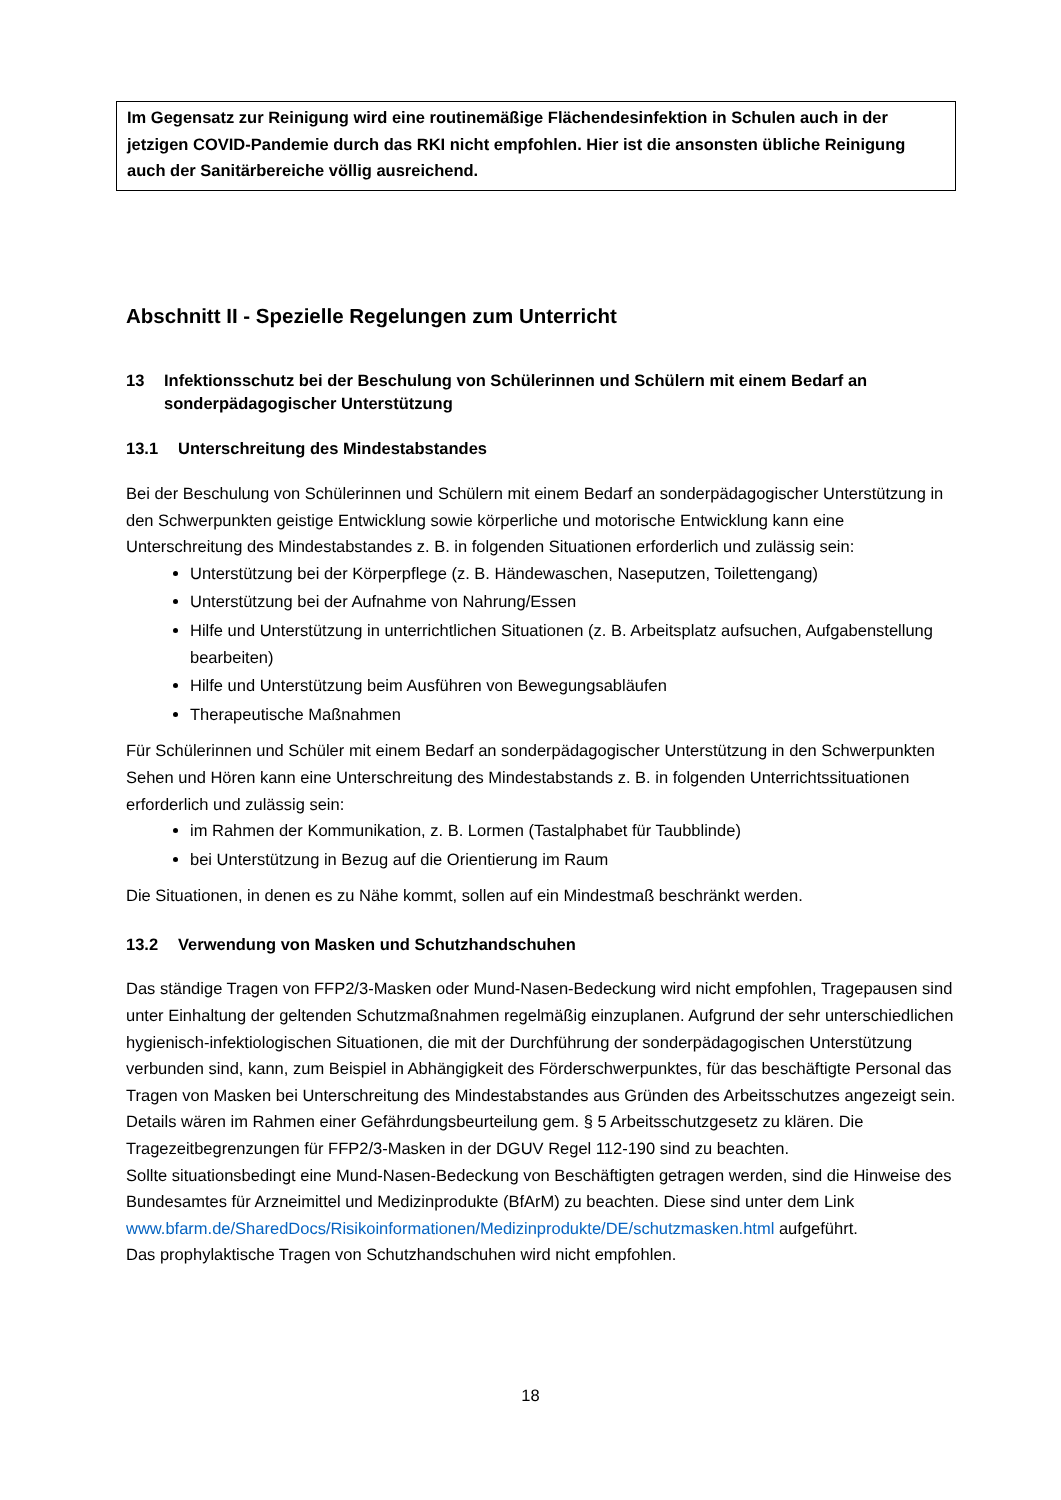Im Gegensatz zur Reinigung wird eine routinemäßige Flächendesinfektion in Schulen auch in der jetzigen COVID-Pandemie durch das RKI nicht empfohlen. Hier ist die ansonsten übliche Reinigung auch der Sanitärbereiche völlig ausreichend.
Abschnitt II - Spezielle Regelungen zum Unterricht
13 Infektionsschutz bei der Beschulung von Schülerinnen und Schülern mit einem Bedarf an sonderpädagogischer Unterstützung
13.1 Unterschreitung des Mindestabstandes
Bei der Beschulung von Schülerinnen und Schülern mit einem Bedarf an sonderpädagogischer Unterstützung in den Schwerpunkten geistige Entwicklung sowie körperliche und motorische Entwicklung kann eine Unterschreitung des Mindestabstandes z. B. in folgenden Situationen erforderlich und zulässig sein:
Unterstützung bei der Körperpflege (z. B. Händewaschen, Naseputzen, Toilettengang)
Unterstützung bei der Aufnahme von Nahrung/Essen
Hilfe und Unterstützung in unterrichtlichen Situationen (z. B. Arbeitsplatz aufsuchen, Aufgabenstellung bearbeiten)
Hilfe und Unterstützung beim Ausführen von Bewegungsabläufen
Therapeutische Maßnahmen
Für Schülerinnen und Schüler mit einem Bedarf an sonderpädagogischer Unterstützung in den Schwerpunkten Sehen und Hören kann eine Unterschreitung des Mindestabstands z. B. in folgenden Unterrichtssituationen erforderlich und zulässig sein:
im Rahmen der Kommunikation, z. B. Lormen (Tastalphabet für Taubblinde)
bei Unterstützung in Bezug auf die Orientierung im Raum
Die Situationen, in denen es zu Nähe kommt, sollen auf ein Mindestmaß beschränkt werden.
13.2 Verwendung von Masken und Schutzhandschuhen
Das ständige Tragen von FFP2/3-Masken oder Mund-Nasen-Bedeckung wird nicht empfohlen, Tragepausen sind unter Einhaltung der geltenden Schutzmaßnahmen regelmäßig einzuplanen. Aufgrund der sehr unterschiedlichen hygienisch-infektiologischen Situationen, die mit der Durchführung der sonderpädagogischen Unterstützung verbunden sind, kann, zum Beispiel in Abhängigkeit des Förderschwerpunktes, für das beschäftigte Personal das Tragen von Masken bei Unterschreitung des Mindestabstandes aus Gründen des Arbeitsschutzes angezeigt sein. Details wären im Rahmen einer Gefährdungsbeurteilung gem. § 5 Arbeitsschutzgesetz zu klären. Die Tragezeitbegrenzungen für FFP2/3-Masken in der DGUV Regel 112-190 sind zu beachten.
Sollte situationsbedingt eine Mund-Nasen-Bedeckung von Beschäftigten getragen werden, sind die Hinweise des Bundesamtes für Arzneimittel und Medizinprodukte (BfArM) zu beachten. Diese sind unter dem Link www.bfarm.de/SharedDocs/Risikoinformationen/Medizinprodukte/DE/schutzmasken.html aufgeführt.
Das prophylaktische Tragen von Schutzhandschuhen wird nicht empfohlen.
18